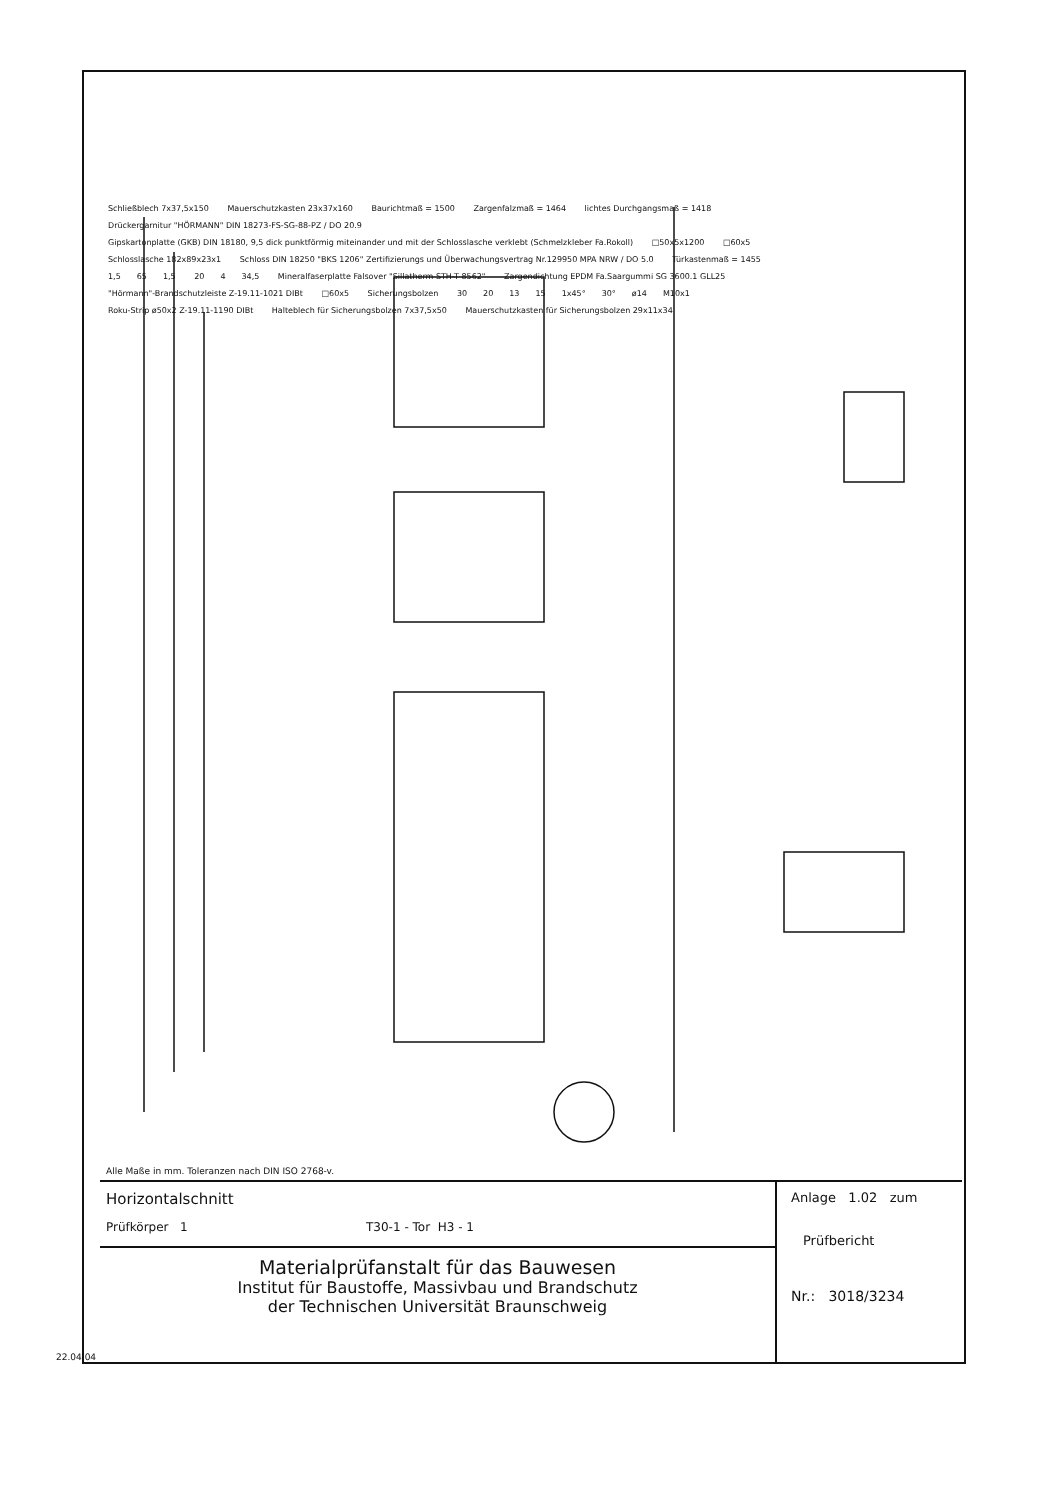Schließblech 7x37,5x150 Mauerschutzkasten 23x37x160 Baurichtmaß = 1500 Zargenfalzmaß = 1464 lichtes Durchgangsmaß = 1418 Drückergarnitur "HÖRMANN" DIN 18273-FS-SG-88-PZ / DO 20.9 Gipskartonplatte (GKB) DIN 18180, 9,5 dick punktförmig miteinander und mit der Schlosslasche verklebt (Schmelzkleber Fa.Rokoll) □50x5x1200 □60x5 Schlosslasche 182x89x23x1 Schloss DIN 18250 "BKS 1206" Zertifizierungs und Überwachungsvertrag Nr.129950 MPA NRW / DO 5.0 Türkastenmaß = 1455 1,5 65 1,5 20 4 34,5 Mineralfaserplatte Falsover "Sillatherm STH-T 8562" Zargendichtung EPDM Fa.Saargummi SG 3600.1 GLL25 "Hörmann"-Brandschutzleiste Z-19.11-1021 DIBt □60x5 Sicherungsbolzen 30 20 13 15 1x45° 30° ø14 M10x1 Roku-Strip ø50x2 Z-19.11-1190 DIBt Halteblech für Sicherungsbolzen 7x37,5x50 Mauerschutzkasten für Sicherungsbolzen 29x11x34
Alle Maße in mm. Toleranzen nach DIN ISO 2768-v.
Horizontalschnitt
Prüfkörper 1 T30-1 - Tor H3 - 1
Materialprüfanstalt für das Bauwesen
Institut für Baustoffe, Massivbau und Brandschutz
der Technischen Universität Braunschweig
Anlage 1.02 zum
Prüfbericht
Nr.: 3018/3234
22.04.04